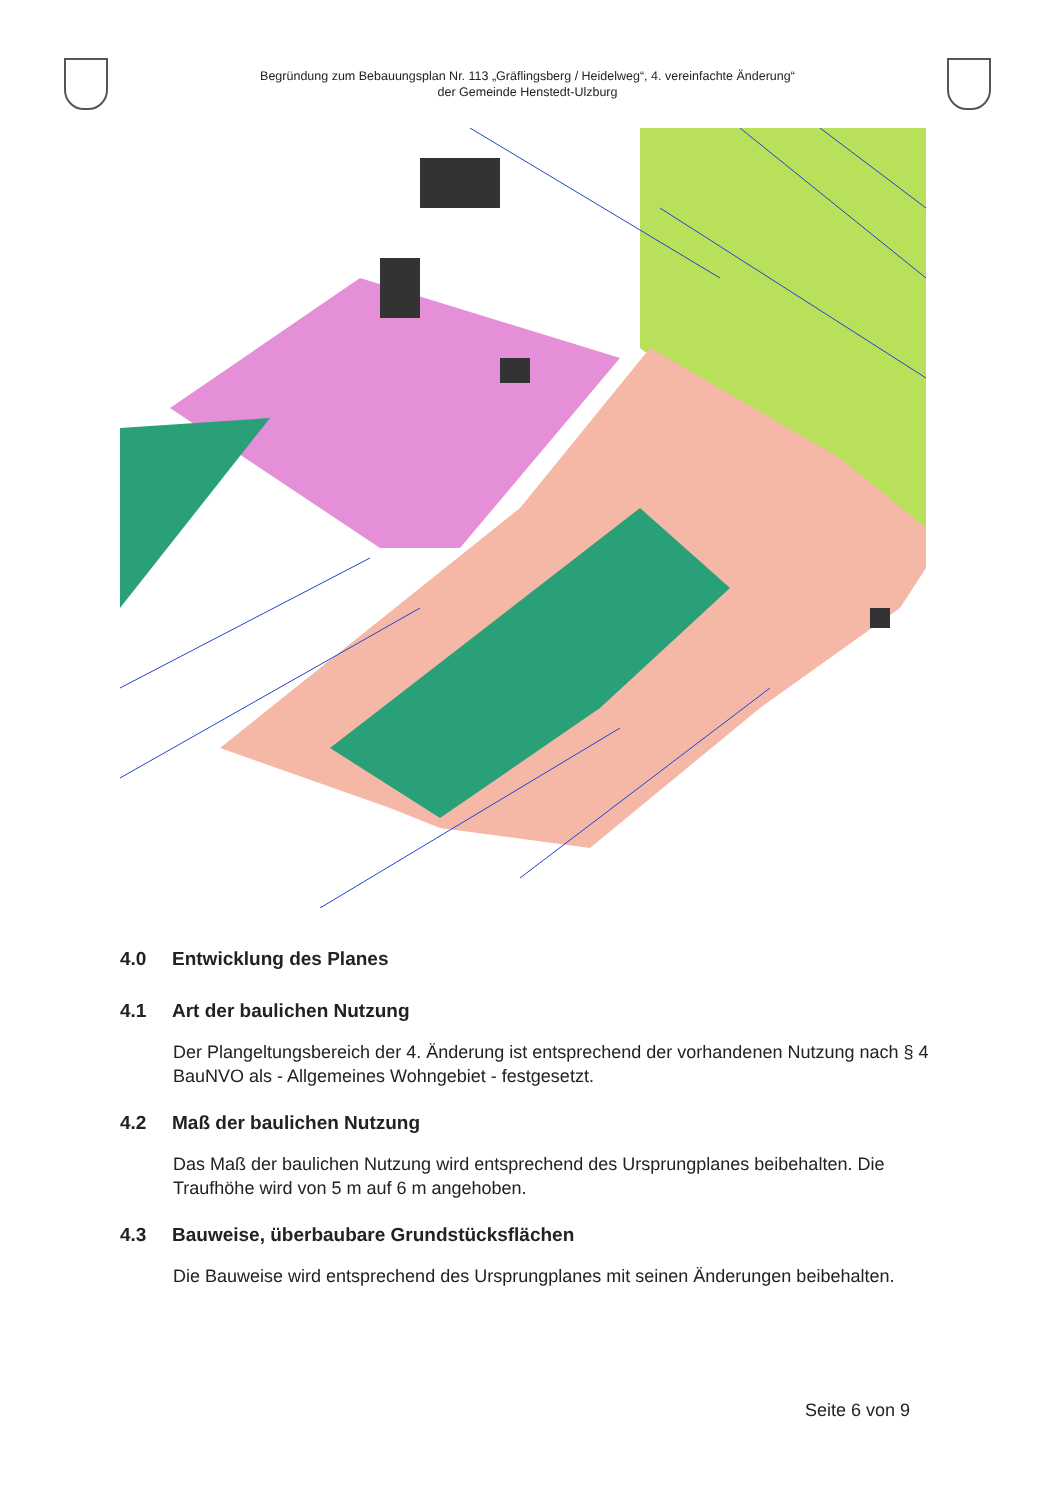Begründung zum Bebauungsplan Nr. 113 „Gräflingsberg / Heidelweg“, 4. vereinfachte Änderung“
der Gemeinde Henstedt-Ulzburg
4.0 Entwicklung des Planes
4.1 Art der baulichen Nutzung
Der Plangeltungsbereich der 4. Änderung ist entsprechend der vorhandenen Nutzung nach § 4 BauNVO als - Allgemeines Wohngebiet - festgesetzt.
4.2 Maß der baulichen Nutzung
Das Maß der baulichen Nutzung wird entsprechend des Ursprungplanes beibehalten. Die Traufhöhe wird von 5 m auf 6 m angehoben.
4.3 Bauweise, überbaubare Grundstücksflächen
Die Bauweise wird entsprechend des Ursprungplanes mit seinen Änderungen beibehalten.
Seite 6 von 9